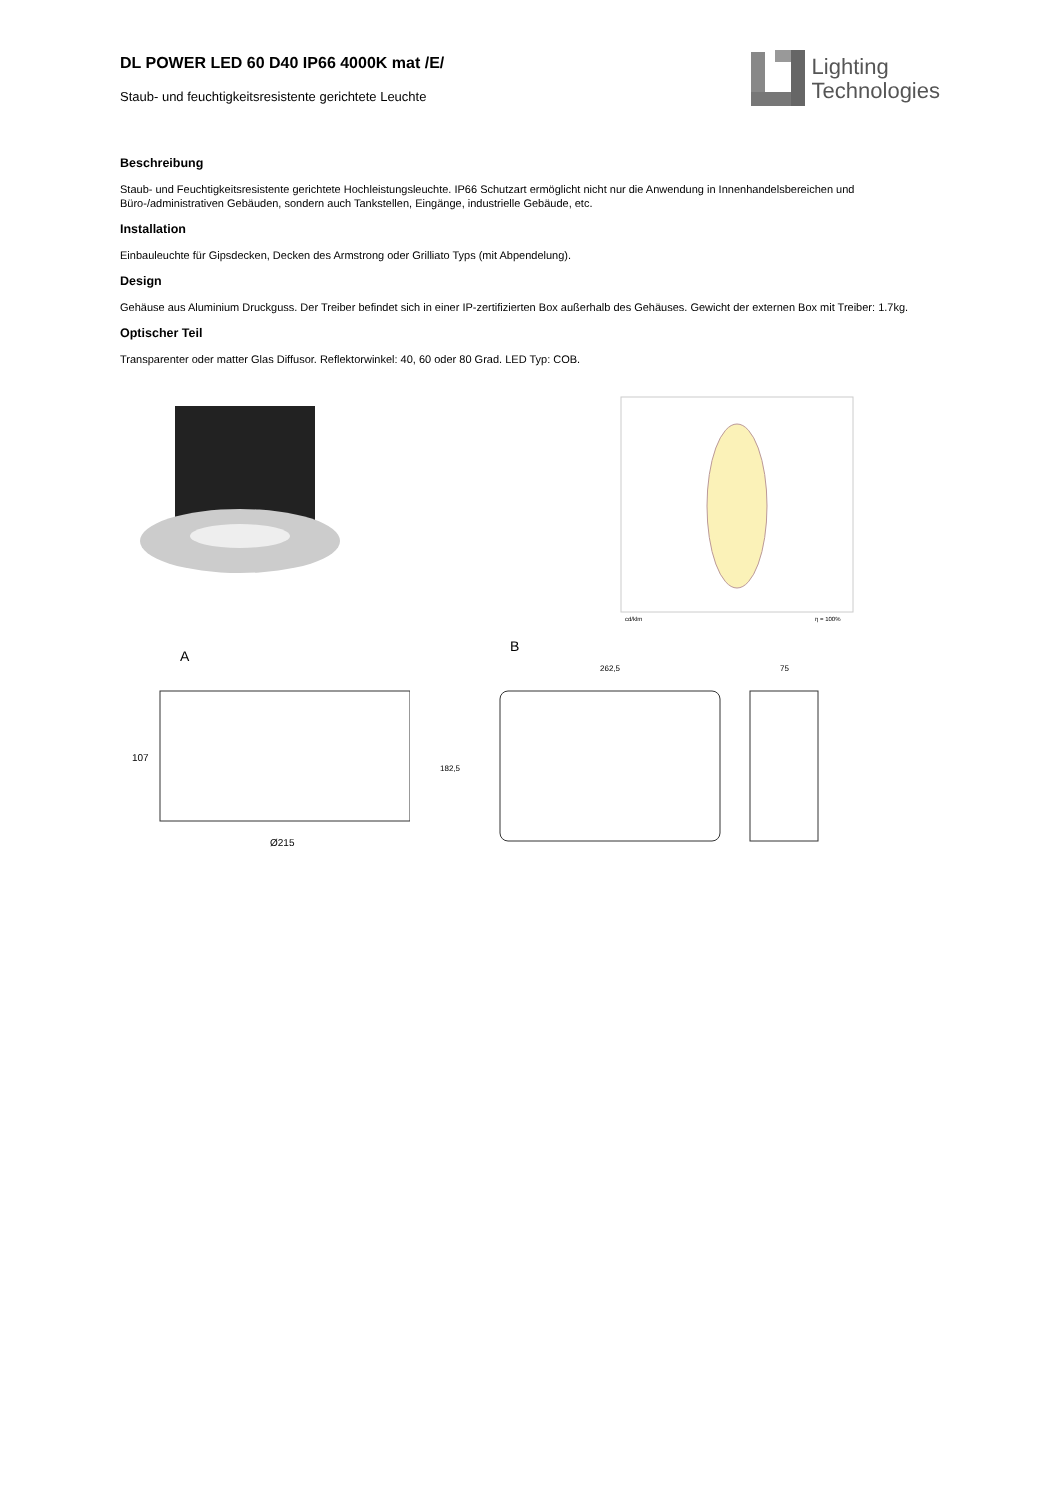Lighting
Technologies
DL POWER LED 60 D40 IP66 4000K mat /E/
Staub- und feuchtigkeitsresistente gerichtete Leuchte
Beschreibung
Staub- und Feuchtigkeitsresistente gerichtete Hochleistungsleuchte. IP66 Schutzart ermöglicht nicht nur die Anwendung in Innenhandelsbereichen und Büro-/administrativen Gebäuden, sondern auch Tankstellen, Eingänge, industrielle Gebäude, etc.
Installation
Einbauleuchte für Gipsdecken, Decken des Armstrong oder Grilliato Typs (mit Abpendelung).
Design
Gehäuse aus Aluminium Druckguss. Der Treiber befindet sich in einer IP-zertifizierten Box außerhalb des Gehäuses. Gewicht der externen Box mit Treiber: 1.7kg.
Optischer Teil
Transparenter oder matter Glas Diffusor. Reflektorwinkel: 40, 60 oder 80 Grad. LED Typ: COB.
cd/klm
η = 100%
A
107
Ø215
B
262,5
75
182,5